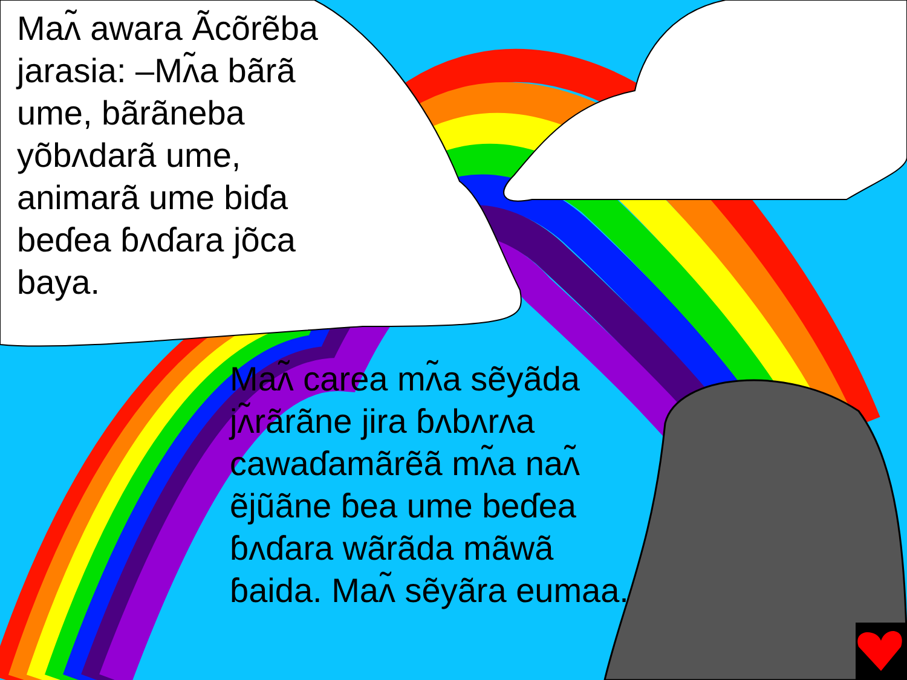Maʌ̃ awara Ãcõrẽba jarasia: –Mʌ̃a bãrã ume, bãrãneba yõbʌdarã ume, animarã ume biɗa beɗea ɓʌɗara jõca baya.
Maʌ̃ carea mʌ̃a sẽyãda jʌ̃rãrãne jira ɓʌbʌrʌa cawaɗamãrẽã mʌ̃a naʌ̃ ẽjũãne ɓea ume beɗea ɓʌɗara wãrãda mãwã ɓaida. Maʌ̃ sẽyãra eumaa.